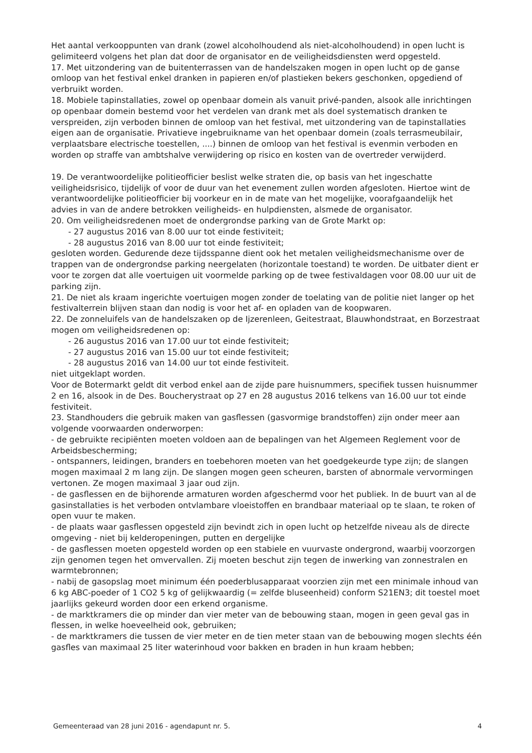Het aantal verkooppunten van drank (zowel alcoholhoudend als niet-alcoholhoudend) in open lucht is gelimiteerd volgens het plan dat door de organisator en de veiligheidsdiensten werd opgesteld.
17. Met uitzondering van de buitenterrassen van de handelszaken mogen in open lucht op de ganse omloop van het festival enkel dranken in papieren en/of plastieken bekers geschonken, opgediend of verbruikt worden.
18. Mobiele tapinstallaties, zowel op openbaar domein als vanuit privé-panden, alsook alle inrichtingen op openbaar domein bestemd voor het verdelen van drank met als doel systematisch dranken te verspreiden, zijn verboden binnen de omloop van het festival, met uitzondering van de tapinstallaties eigen aan de organisatie. Privatieve ingebruikname van het openbaar domein (zoals terrasmeubilair, verplaatsbare electrische toestellen, ....) binnen de omloop van het festival is evenmin verboden en worden op straffe van ambtshalve verwijdering op risico en kosten van de overtreder verwijderd.
19. De verantwoordelijke politieofficier beslist welke straten die, op basis van het ingeschatte veiligheidsrisico, tijdelijk of voor de duur van het evenement zullen worden afgesloten. Hiertoe wint de verantwoordelijke politieofficier bij voorkeur en in de mate van het mogelijke, voorafgaandelijk het advies in van de andere betrokken veiligheids- en hulpdiensten, alsmede de organisator.
20. Om veiligheidsredenen moet de ondergrondse parking van de Grote Markt op:
- 27 augustus 2016 van 8.00 uur tot einde festiviteit;
- 28 augustus 2016 van 8.00 uur tot einde festiviteit;
gesloten worden. Gedurende deze tijdsspanne dient ook het metalen veiligheidsmechanisme over de trappen van de ondergrondse parking neergelaten (horizontale toestand) te worden. De uitbater dient er voor te zorgen dat alle voertuigen uit voormelde parking op de twee festivaldagen voor 08.00 uur uit de parking zijn.
21. De niet als kraam ingerichte voertuigen mogen zonder de toelating van de politie niet langer op het festivalterrein blijven staan dan nodig is voor het af- en opladen van de koopwaren.
22. De zonneluifels van de handelszaken op de Ijzerenleen, Geitestraat, Blauwhondstraat, en Borzestraat mogen om veiligheidsredenen op:
- 26 augustus 2016 van 17.00 uur tot einde festiviteit;
- 27 augustus 2016 van 15.00 uur tot einde festiviteit;
- 28 augustus 2016 van 14.00 uur tot einde festiviteit.
niet uitgeklapt worden.
Voor de Botermarkt geldt dit verbod enkel aan de zijde pare huisnummers, specifiek tussen huisnummer 2 en 16, alsook in de Des. Boucherystraat op 27 en 28 augustus 2016 telkens van 16.00 uur tot einde festiviteit.
23. Standhouders die gebruik maken van gasflessen (gasvormige brandstoffen) zijn onder meer aan volgende voorwaarden onderworpen:
- de gebruikte recipiënten moeten voldoen aan de bepalingen van het Algemeen Reglement voor de Arbeidsbescherming;
- ontspanners, leidingen, branders en toebehoren moeten van het goedgekeurde type zijn; de slangen mogen maximaal 2 m lang zijn. De slangen mogen geen scheuren, barsten of abnormale vervormingen vertonen. Ze mogen maximaal 3 jaar oud zijn.
- de gasflessen en de bijhorende armaturen worden afgeschermd voor het publiek. In de buurt van al de gasinstallaties is het verboden ontvlambare vloeistoffen en brandbaar materiaal op te slaan, te roken of open vuur te maken.
- de plaats waar gasflessen opgesteld zijn bevindt zich in open lucht op hetzelfde niveau als de directe omgeving - niet bij kelderopeningen, putten en dergelijke
- de gasflessen moeten opgesteld worden op een stabiele en vuurvaste ondergrond, waarbij voorzorgen zijn genomen tegen het omvervallen. Zij moeten beschut zijn tegen de inwerking van zonnestralen en warmtebronnen;
- nabij de gasopslag moet minimum één poederblusapparaat voorzien zijn met een minimale inhoud van 6 kg ABC-poeder of 1 CO2 5 kg of gelijkwaardig (= zelfde bluseenheid) conform S21EN3; dit toestel moet jaarlijks gekeurd worden door een erkend organisme.
- de marktkramers die op minder dan vier meter van de bebouwing staan, mogen in geen geval gas in flessen, in welke hoeveelheid ook, gebruiken;
- de marktkramers die tussen de vier meter en de tien meter staan van de bebouwing mogen slechts één gasfles van maximaal 25 liter waterinhoud voor bakken en braden in hun kraam hebben;
Gemeenteraad van 28 juni 2016 - agendapunt nr. 5. 4